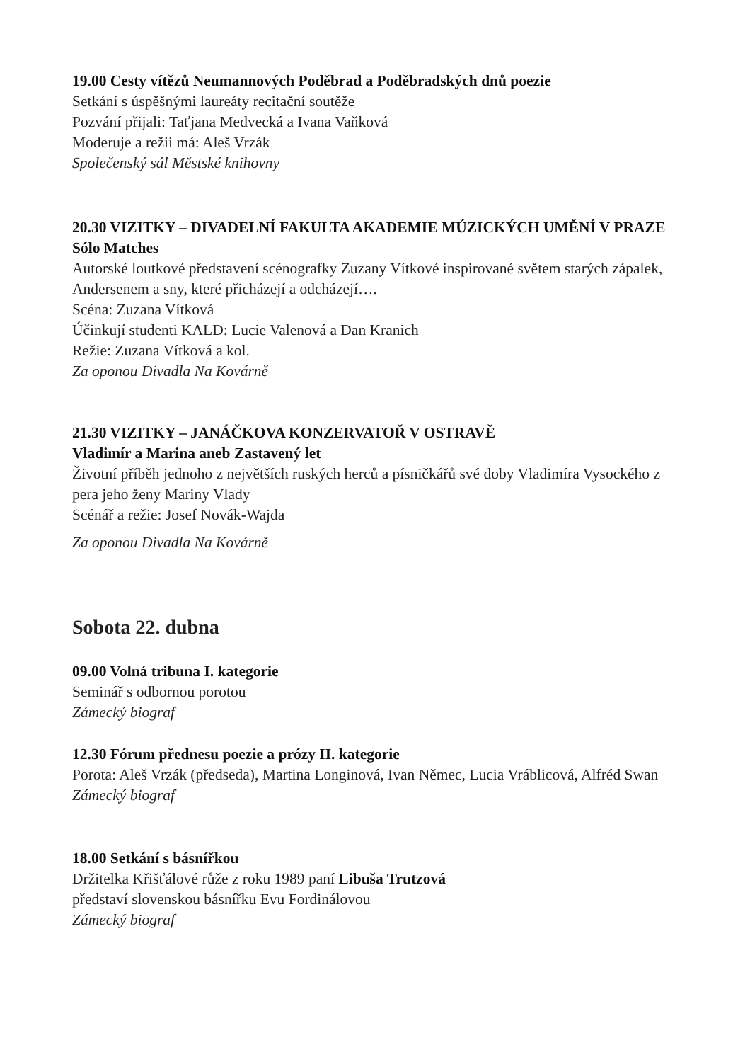19.00 Cesty vítězů Neumannových Poděbrad a Poděbradských dnů poezie
Setkání s úspěšnými laureáty recitační soutěže
Pozvání přijali: Taťjana Medvecká a Ivana Vaňková
Moderuje a režii má: Aleš Vrzák
Společenský sál Městské knihovny
20.30 VIZITKY – DIVADELNÍ FAKULTA AKADEMIE MÚZICKÝCH UMĚNÍ V PRAZE
Sólo Matches
Autorské loutkové představení scénografky Zuzany Vítkové inspirované světem starých zápalek, Andersenem a sny, které přicházejí a odcházejí….
Scéna: Zuzana Vítková
Účinkují studenti KALD: Lucie Valenová a Dan Kranich
Režie: Zuzana Vítková a kol.
Za oponou Divadla Na Kovárně
21.30 VIZITKY – JANÁČKOVA KONZERVATOŘ V OSTRAVĚ
Vladimír a Marina aneb Zastavený let
Životní příběh jednoho z největších ruských herců a písničkářů své doby Vladimíra Vysockého z pera jeho ženy Mariny Vlady
Scénář a režie: Josef Novák-Wajda
Za oponou Divadla Na Kovárně
Sobota 22. dubna
09.00 Volná tribuna I. kategorie
Seminář s odbornou porotou
Zámecký biograf
12.30 Fórum přednesu poezie a prózy II. kategorie
Porota: Aleš Vrzák (předseda), Martina Longinová, Ivan Němec, Lucia Vráblicová, Alfréd Swan
Zámecký biograf
18.00 Setkání s básnířkou
Držitelka Křišťálové růže z roku 1989 paní Libuša Trutzová
představí slovenskou básnířku Evu Fordinálovou
Zámecký biograf